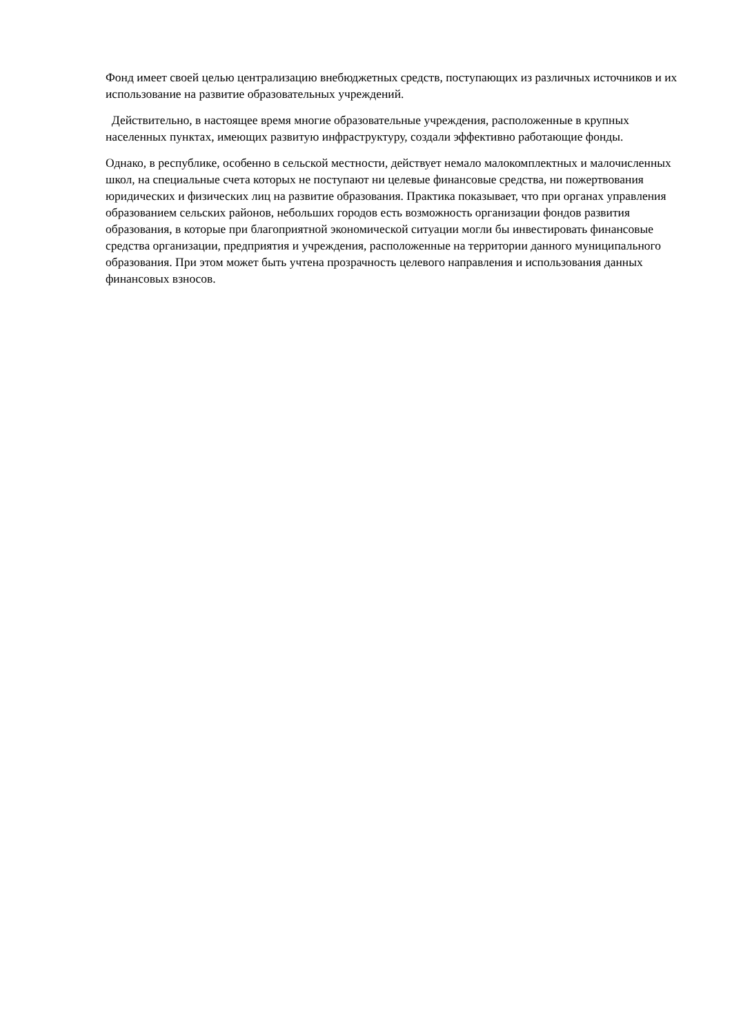Фонд имеет своей целью централизацию внебюджетных средств, поступающих из различных источников и их использование на развитие образовательных учреждений.
Действительно, в настоящее время многие образовательные учреждения, расположенные в крупных населенных пунктах, имеющих развитую инфраструктуру, создали эффективно работающие фонды.
Однако, в республике, особенно в сельской местности, действует немало малокомплектных и малочисленных школ, на специальные счета которых не поступают ни целевые финансовые средства, ни пожертвования юридических и физических лиц на развитие образования. Практика показывает, что при органах управления образованием сельских районов, небольших городов есть возможность организации фондов развития образования, в которые при благоприятной экономической ситуации могли бы инвестировать финансовые средства организации, предприятия и учреждения, расположенные на территории данного муниципального образования. При этом может быть учтена прозрачность целевого направления и использования данных финансовых взносов.